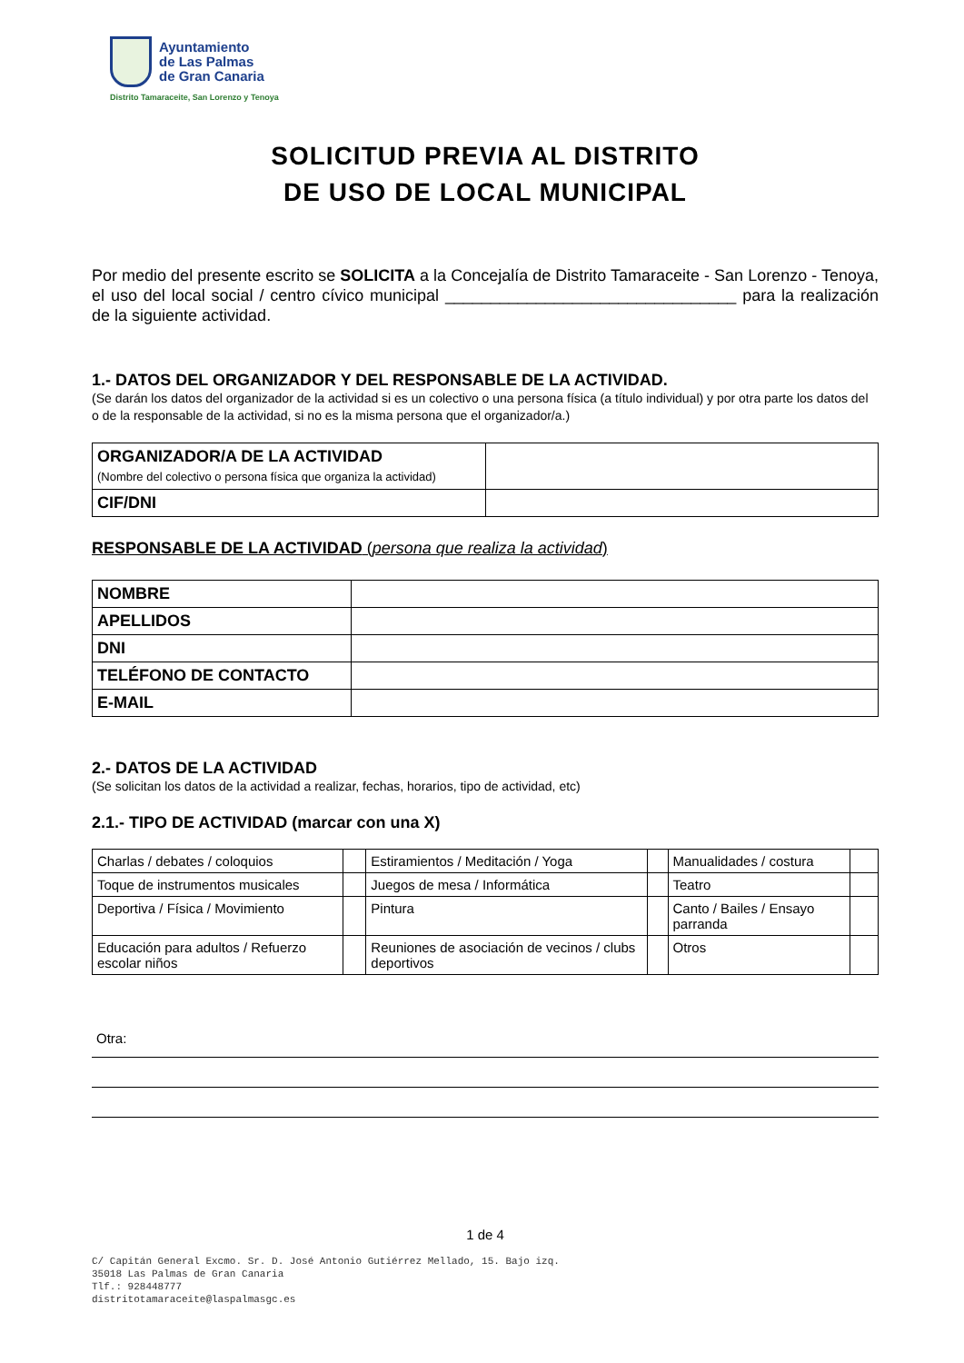Ayuntamiento
de Las Palmas
de Gran Canaria
Distrito Tamaraceite, San Lorenzo y Tenoya
SOLICITUD PREVIA AL DISTRITO
DE USO DE LOCAL MUNICIPAL
Por medio del presente escrito se SOLICITA a la Concejalía de Distrito Tamaraceite - San Lorenzo - Tenoya, el uso del local social / centro cívico municipal ________________________________ para la realización de la siguiente actividad.
1.- DATOS DEL ORGANIZADOR Y DEL RESPONSABLE DE LA ACTIVIDAD.
(Se darán los datos del organizador de la actividad si es un colectivo o una persona física (a título individual) y por otra parte los datos del o de la responsable de la actividad, si no es la misma persona que el organizador/a.)
| ORGANIZADOR/A DE LA ACTIVIDAD (Nombre del colectivo o persona física que organiza la actividad) | |
| CIF/DNI | |
RESPONSABLE DE LA ACTIVIDAD (persona que realiza la actividad)
| NOMBRE | |
| APELLIDOS | |
| DNI | |
| TELÉFONO DE CONTACTO | |
| E-MAIL | |
2.- DATOS DE LA ACTIVIDAD
(Se solicitan los datos de la actividad a realizar, fechas, horarios, tipo de actividad, etc)
2.1.- TIPO DE ACTIVIDAD (marcar con una X)
| Charlas / debates / coloquios | | Estiramientos / Meditación / Yoga | | Manualidades / costura | |
| Toque de instrumentos musicales | | Juegos de mesa / Informática | | Teatro | |
| Deportiva / Física / Movimiento | | Pintura | | Canto / Bailes / Ensayo parranda | |
| Educación para adultos / Refuerzo escolar niños | | Reuniones de asociación de vecinos / clubs deportivos | | Otros | |
Otra:
1 de 4
C/ Capitán General Excmo. Sr. D. José Antonio Gutiérrez Mellado, 15. Bajo izq.
35018 Las Palmas de Gran Canaria
Tlf.: 928448777
distritotamaraceite@laspalmasgc.es